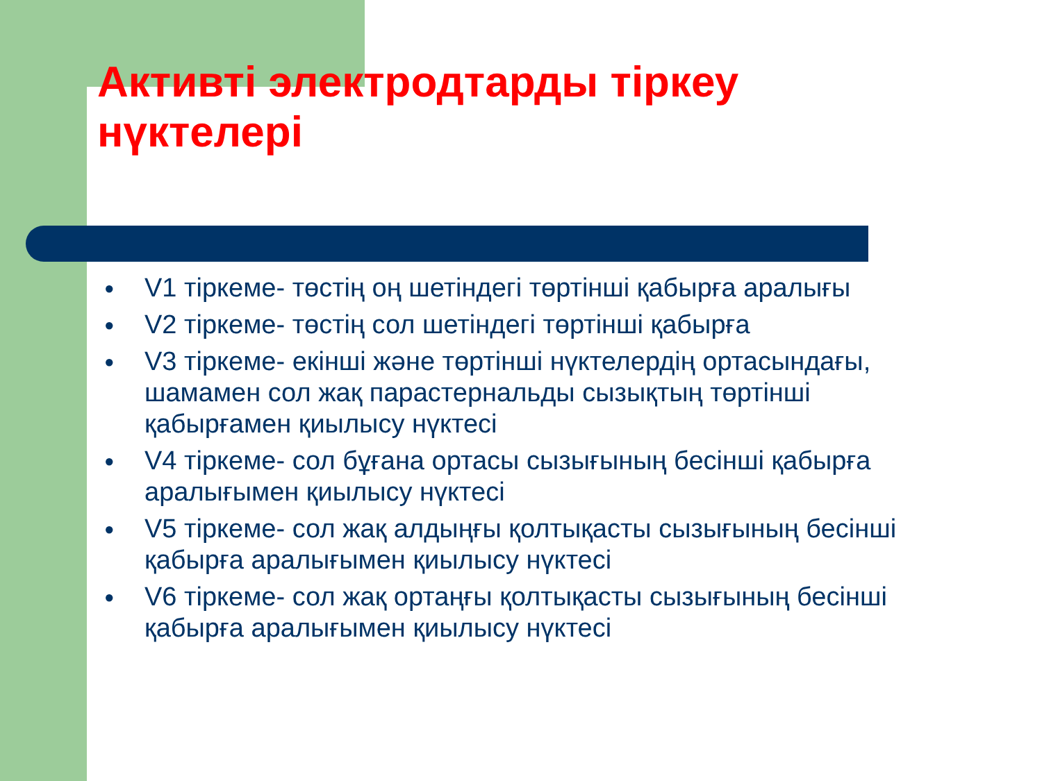Активті электродтарды тіркеу нүктелері
● V1 тіркеме- төстің оң шетіндегі төртінші қабырға аралығы
● V2 тіркеме- төстің сол шетіндегі төртінші қабырға
● V3 тіркеме- екінші және төртінші нүктелердің ортасындағы, шамамен сол жақ парастернальды сызықтың төртінші қабырғамен қиылысу нүктесі
● V4 тіркеме- сол бұғана ортасы сызығының бесінші қабырға аралығымен қиылысу нүктесі
● V5 тіркеме- сол жақ алдыңғы қолтықасты сызығының бесінші қабырға аралығымен қиылысу нүктесі
● V6 тіркеме- сол жақ ортаңғы қолтықасты сызығының бесінші қабырға аралығымен қиылысу нүктесі